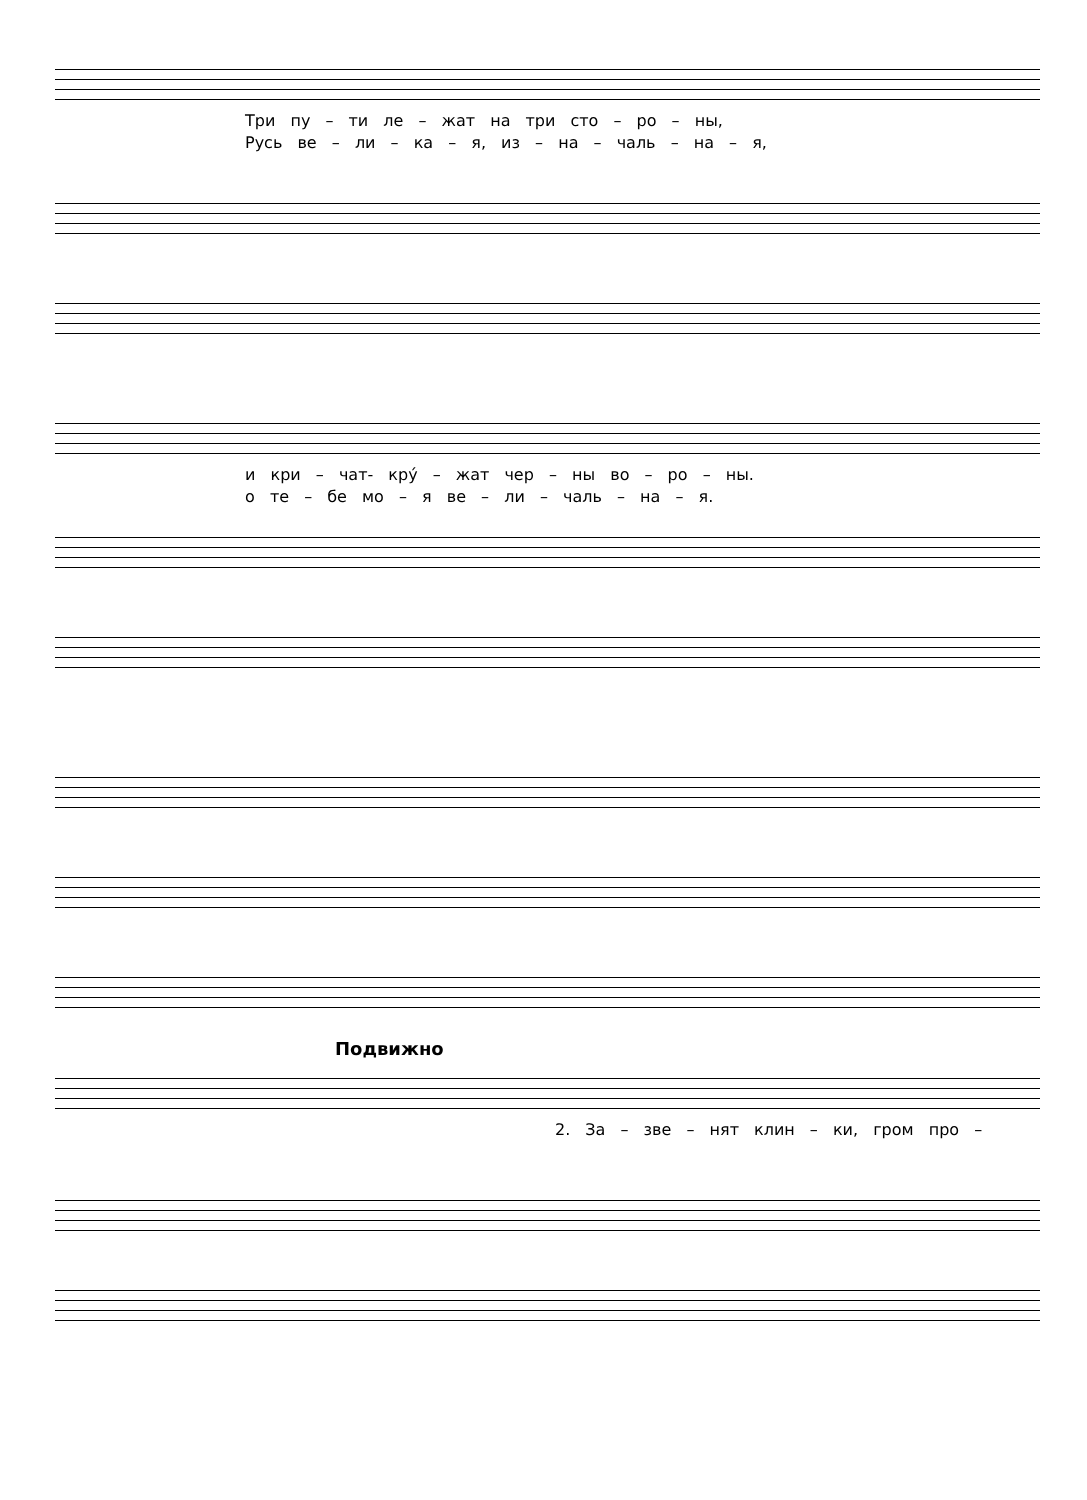Три пу – ти ле – жат на три сто – ро – ны,
Русь ве – ли – ка – я, из – на – чаль – на – я,
и кри – чат- кру́ – жат чер – ны во – ро – ны.
о те – бе мо – я ве – ли – чаль – на – я.
Подвижно
2. За – зве – нят клин – ки, гром про –